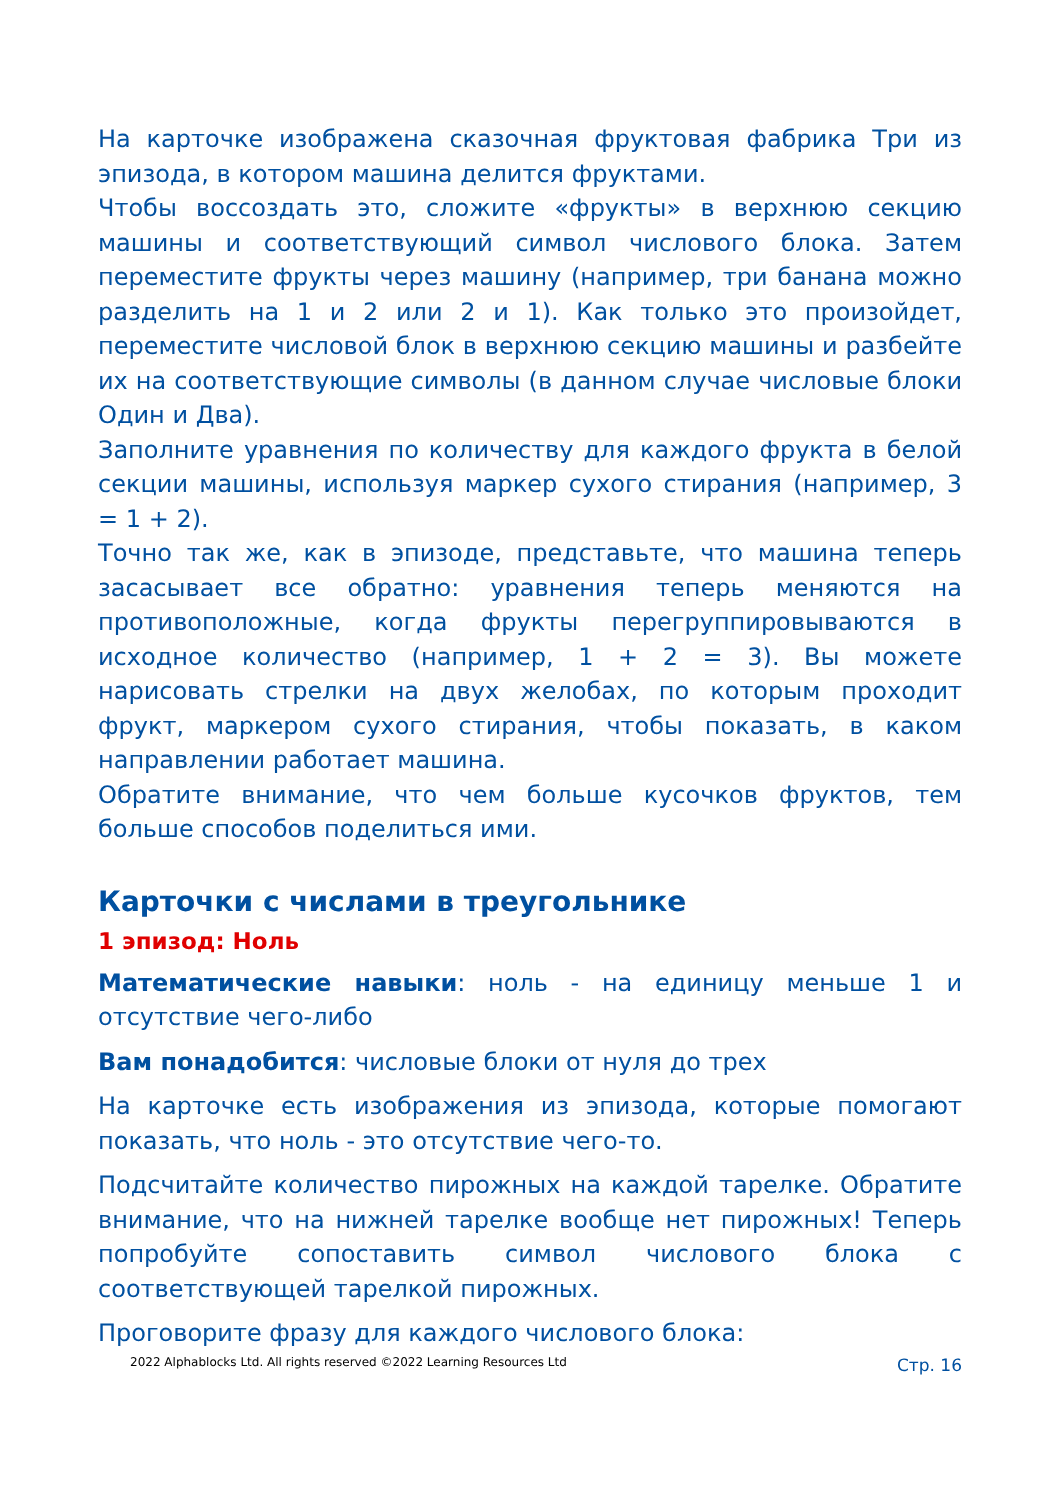На карточке изображена сказочная фруктовая фабрика Три из эпизода, в котором машина делится фруктами.
Чтобы воссоздать это, сложите «фрукты» в верхнюю секцию машины и соответствующий символ числового блока. Затем переместите фрукты через машину (например, три банана можно разделить на 1 и 2 или 2 и 1). Как только это произойдет, переместите числовой блок в верхнюю секцию машины и разбейте их на соответствующие символы (в данном случае числовые блоки Один и Два).
Заполните уравнения по количеству для каждого фрукта в белой секции машины, используя маркер сухого стирания (например, 3 = 1 + 2).
Точно так же, как в эпизоде, представьте, что машина теперь засасывает все обратно: уравнения теперь меняются на противоположные, когда фрукты перегруппировываются в исходное количество (например, 1 + 2 = 3). Вы можете нарисовать стрелки на двух желобах, по которым проходит фрукт, маркером сухого стирания, чтобы показать, в каком направлении работает машина.
Обратите внимание, что чем больше кусочков фруктов, тем больше способов поделиться ими.
Карточки с числами в треугольнике
1 эпизод: Ноль
Математические навыки: ноль - на единицу меньше 1 и отсутствие чего-либо
Вам понадобится: числовые блоки от нуля до трех
На карточке есть изображения из эпизода, которые помогают показать, что ноль - это отсутствие чего-то.
Подсчитайте количество пирожных на каждой тарелке. Обратите внимание, что на нижней тарелке вообще нет пирожных! Теперь попробуйте сопоставить символ числового блока с соответствующей тарелкой пирожных.
Проговорите фразу для каждого числового блока:
2022 Alphablocks Ltd. All rights reserved ©2022 Learning Resources Ltd Стр. 16